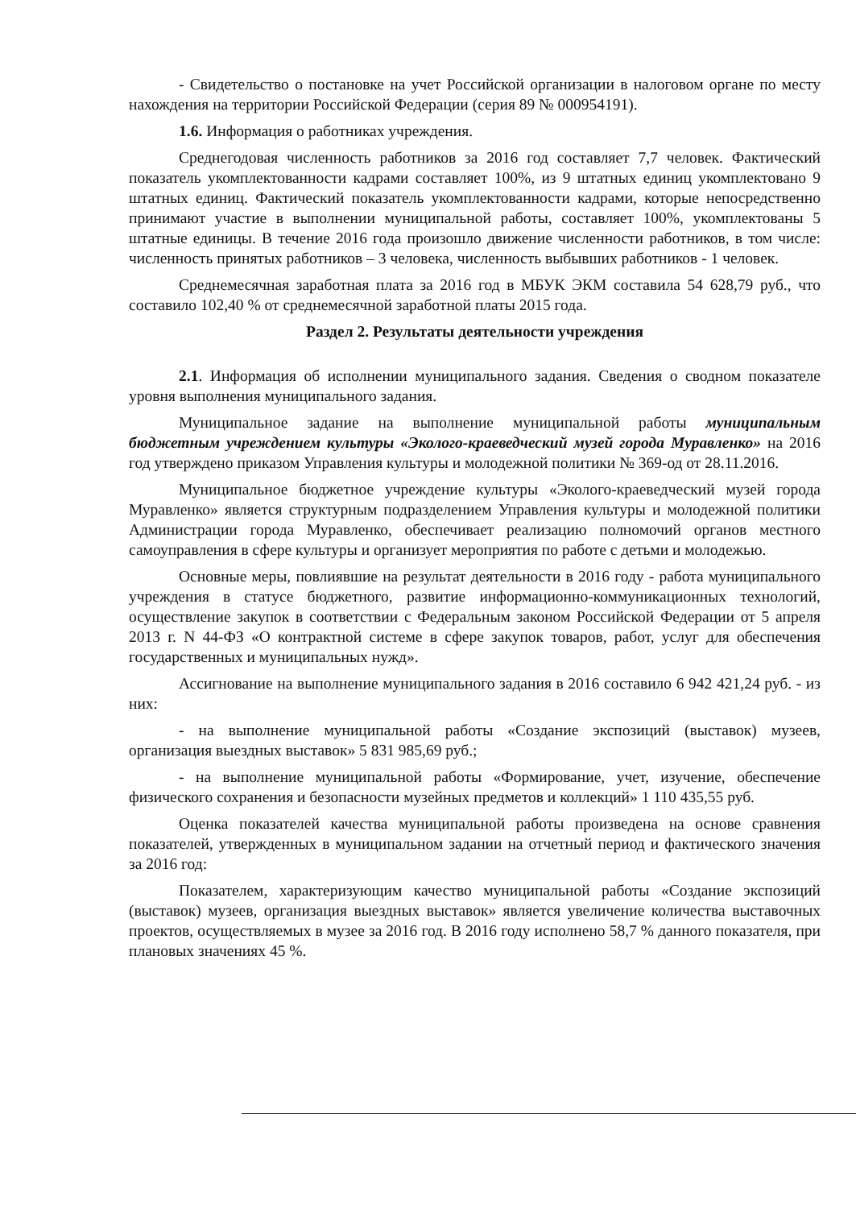- Свидетельство о постановке на учет Российской организации в налоговом органе по месту нахождения на территории Российской Федерации (серия 89 № 000954191).
1.6. Информация о работниках учреждения.
Среднегодовая численность работников за 2016 год составляет 7,7 человек. Фактический показатель укомплектованности кадрами составляет 100%, из 9 штатных единиц укомплектовано 9 штатных единиц. Фактический показатель укомплектованности кадрами, которые непосредственно принимают участие в выполнении муниципальной работы, составляет 100%, укомплектованы 5 штатные единицы. В течение 2016 года произошло движение численности работников, в том числе: численность принятых работников – 3 человека, численность выбывших работников - 1 человек.
Среднемесячная заработная плата за 2016 год в МБУК ЭКМ составила 54 628,79 руб., что составило 102,40 % от среднемесячной заработной платы 2015 года.
Раздел 2. Результаты деятельности учреждения
2.1. Информация об исполнении муниципального задания. Сведения о сводном показателе уровня выполнения муниципального задания.
Муниципальное задание на выполнение муниципальной работы муниципальным бюджетным учреждением культуры «Эколого-краеведческий музей города Муравленко» на 2016 год утверждено приказом Управления культуры и молодежной политики № 369-од от 28.11.2016.
Муниципальное бюджетное учреждение культуры «Эколого-краеведческий музей города Муравленко» является структурным подразделением Управления культуры и молодежной политики Администрации города Муравленко, обеспечивает реализацию полномочий органов местного самоуправления в сфере культуры и организует мероприятия по работе с детьми и молодежью.
Основные меры, повлиявшие на результат деятельности в 2016 году - работа муниципального учреждения в статусе бюджетного, развитие информационно-коммуникационных технологий, осуществление закупок в соответствии с Федеральным законом Российской Федерации от 5 апреля 2013 г. N 44-ФЗ «О контрактной системе в сфере закупок товаров, работ, услуг для обеспечения государственных и муниципальных нужд».
Ассигнование на выполнение муниципального задания в 2016 составило 6 942 421,24 руб. - из них:
- на выполнение муниципальной работы «Создание экспозиций (выставок) музеев, организация выездных выставок» 5 831 985,69 руб.;
- на выполнение муниципальной работы «Формирование, учет, изучение, обеспечение физического сохранения и безопасности музейных предметов и коллекций» 1 110 435,55 руб.
Оценка показателей качества муниципальной работы произведена на основе сравнения показателей, утвержденных в муниципальном задании на отчетный период и фактического значения за 2016 год:
Показателем, характеризующим качество муниципальной работы «Создание экспозиций (выставок) музеев, организация выездных выставок» является увеличение количества выставочных проектов, осуществляемых в музее за 2016 год. В 2016 году исполнено 58,7 % данного показателя, при плановых значениях 45 %.